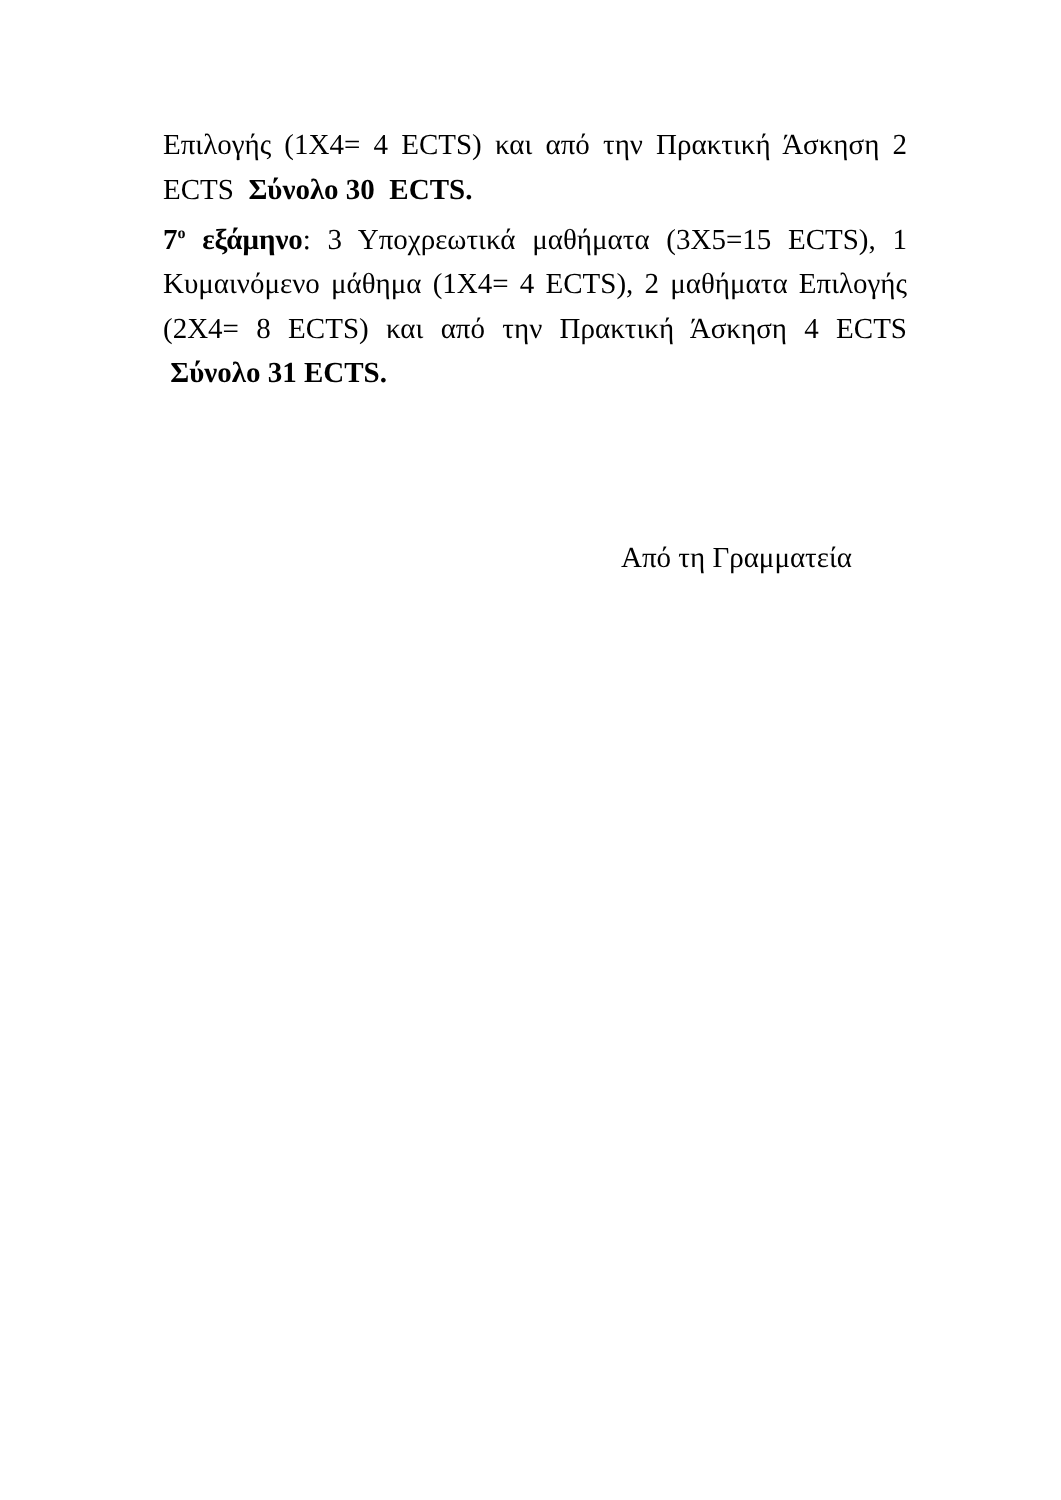Επιλογής (1Χ4= 4 ECTS) και από την Πρακτική Άσκηση 2 ECTS Σύνολο 30 ECTS.
7<sup>ο</sup> εξάμηνο: 3 Υποχρεωτικά μαθήματα (3Χ5=15 ECTS), 1 Κυμαινόμενο μάθημα (1Χ4= 4 ECTS), 2 μαθήματα Επιλογής (2Χ4= 8 ECTS) και από την Πρακτική Άσκηση 4 ECTS Σύνολο 31 ECTS.
Από τη Γραμματεία